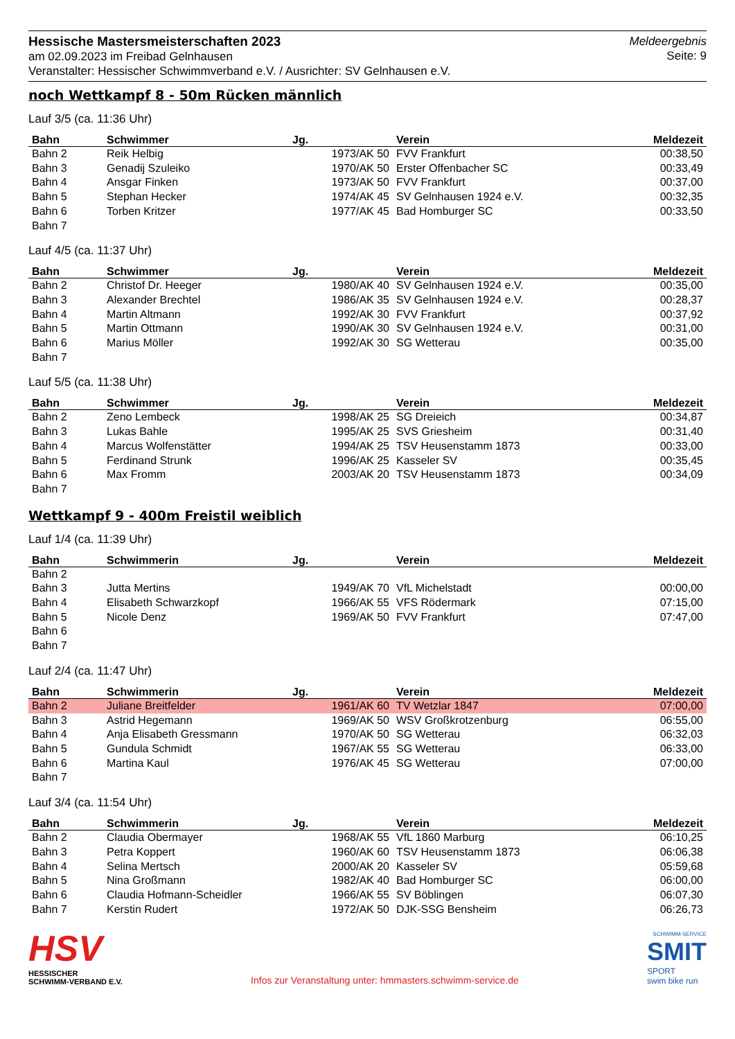Hessische Mastersmeisterschaften 2023
am 02.09.2023 im Freibad Gelnhausen
Veranstalter: Hessischer Schwimmverband e.V. / Ausrichter: SV Gelnhausen e.V.
Meldeergebnis
Seite: 9
noch Wettkampf 8 - 50m Rücken männlich
Lauf 3/5 (ca. 11:36 Uhr)
| Bahn | Schwimmer | Jg. | Verein | Meldezeit |
| --- | --- | --- | --- | --- |
| Bahn 2 | Reik Helbig | 1973/AK 50 | FVV Frankfurt | 00:38,50 |
| Bahn 3 | Genadij Szuleiko | 1970/AK 50 | Erster Offenbacher SC | 00:33,49 |
| Bahn 4 | Ansgar Finken | 1973/AK 50 | FVV Frankfurt | 00:37,00 |
| Bahn 5 | Stephan Hecker | 1974/AK 45 | SV Gelnhausen 1924 e.V. | 00:32,35 |
| Bahn 6 | Torben Kritzer | 1977/AK 45 | Bad Homburger SC | 00:33,50 |
| Bahn 7 | | | | |
Lauf 4/5 (ca. 11:37 Uhr)
| Bahn | Schwimmer | Jg. | Verein | Meldezeit |
| --- | --- | --- | --- | --- |
| Bahn 2 | Christof Dr. Heeger | 1980/AK 40 | SV Gelnhausen 1924 e.V. | 00:35,00 |
| Bahn 3 | Alexander Brechtel | 1986/AK 35 | SV Gelnhausen 1924 e.V. | 00:28,37 |
| Bahn 4 | Martin Altmann | 1992/AK 30 | FVV Frankfurt | 00:37,92 |
| Bahn 5 | Martin Ottmann | 1990/AK 30 | SV Gelnhausen 1924 e.V. | 00:31,00 |
| Bahn 6 | Marius Möller | 1992/AK 30 | SG Wetterau | 00:35,00 |
| Bahn 7 | | | | |
Lauf 5/5 (ca. 11:38 Uhr)
| Bahn | Schwimmer | Jg. | Verein | Meldezeit |
| --- | --- | --- | --- | --- |
| Bahn 2 | Zeno Lembeck | 1998/AK 25 | SG Dreieich | 00:34,87 |
| Bahn 3 | Lukas Bahle | 1995/AK 25 | SVS Griesheim | 00:31,40 |
| Bahn 4 | Marcus Wolfenstätter | 1994/AK 25 | TSV Heusenstamm 1873 | 00:33,00 |
| Bahn 5 | Ferdinand Strunk | 1996/AK 25 | Kasseler SV | 00:35,45 |
| Bahn 6 | Max Fromm | 2003/AK 20 | TSV Heusenstamm 1873 | 00:34,09 |
| Bahn 7 | | | | |
Wettkampf 9 - 400m Freistil weiblich
Lauf 1/4 (ca. 11:39 Uhr)
| Bahn | Schwimmerin | Jg. | Verein | Meldezeit |
| --- | --- | --- | --- | --- |
| Bahn 2 | | | | |
| Bahn 3 | Jutta Mertins | 1949/AK 70 | VfL Michelstadt | 00:00,00 |
| Bahn 4 | Elisabeth Schwarzkopf | 1966/AK 55 | VFS Rödermark | 07:15,00 |
| Bahn 5 | Nicole Denz | 1969/AK 50 | FVV Frankfurt | 07:47,00 |
| Bahn 6 | | | | |
| Bahn 7 | | | | |
Lauf 2/4 (ca. 11:47 Uhr)
| Bahn | Schwimmerin | Jg. | Verein | Meldezeit |
| --- | --- | --- | --- | --- |
| Bahn 2 | Juliane Breitfelder | 1961/AK 60 | TV Wetzlar 1847 | 07:00,00 |
| Bahn 3 | Astrid Hegemann | 1969/AK 50 | WSV Großkrotzenburg | 06:55,00 |
| Bahn 4 | Anja Elisabeth Gressmann | 1970/AK 50 | SG Wetterau | 06:32,03 |
| Bahn 5 | Gundula Schmidt | 1967/AK 55 | SG Wetterau | 06:33,00 |
| Bahn 6 | Martina Kaul | 1976/AK 45 | SG Wetterau | 07:00,00 |
| Bahn 7 | | | | |
Lauf 3/4 (ca. 11:54 Uhr)
| Bahn | Schwimmerin | Jg. | Verein | Meldezeit |
| --- | --- | --- | --- | --- |
| Bahn 2 | Claudia Obermayer | 1968/AK 55 | VfL 1860 Marburg | 06:10,25 |
| Bahn 3 | Petra Koppert | 1960/AK 60 | TSV Heusenstamm 1873 | 06:06,38 |
| Bahn 4 | Selina Mertsch | 2000/AK 20 | Kasseler SV | 05:59,68 |
| Bahn 5 | Nina Großmann | 1982/AK 40 | Bad Homburger SC | 06:00,00 |
| Bahn 6 | Claudia Hofmann-Scheidler | 1966/AK 55 | SV Böblingen | 06:07,30 |
| Bahn 7 | Kerstin Rudert | 1972/AK 50 | DJK-SSG Bensheim | 06:26,73 |
HSV
HESSISCHER
SCHWIMM-VERBAND E.V.
Infos zur Veranstaltung unter: hmmasters.schwimm-service.de
SCHWIMM-SERVICE
SMIT
SPORT
swim bike run